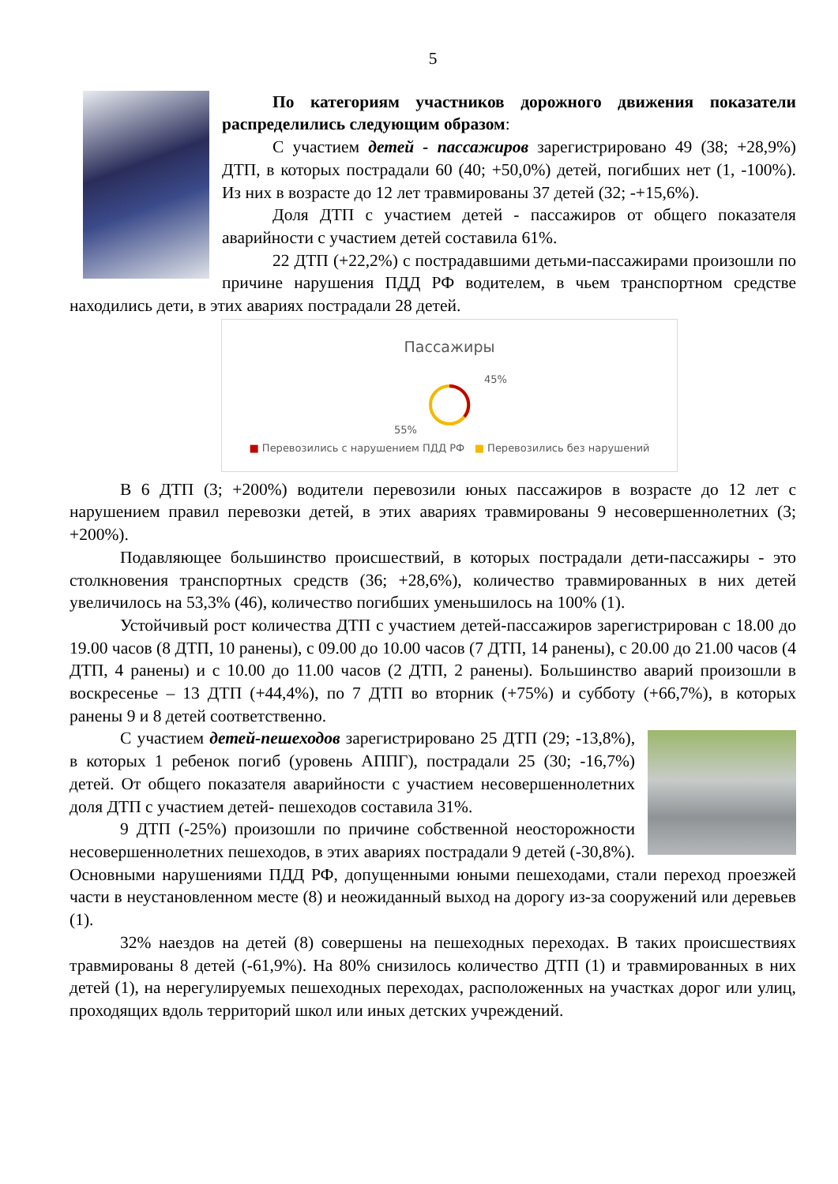5
По категориям участников дорожного движения показатели распределились следующим образом:
С участием детей - пассажиров зарегистрировано 49 (38; +28,9%) ДТП, в которых пострадали 60 (40; +50,0%) детей, погибших нет (1, -100%). Из них в возрасте до 12 лет травмированы 37 детей (32; -+15,6%).
Доля ДТП с участием детей - пассажиров от общего показателя аварийности с участием детей составила 61%.
22 ДТП (+22,2%) с пострадавшими детьми-пассажирами произошли по причине нарушения ПДД РФ водителем, в чьем транспортном средстве находились дети, в этих авариях пострадали 28 детей.
Пассажиры
45%
55%
■ Перевозились с нарушением ПДД РФ ■ Перевозились без нарушений
В 6 ДТП (3; +200%) водители перевозили юных пассажиров в возрасте до 12 лет с нарушением правил перевозки детей, в этих авариях травмированы 9 несовершеннолетних (3; +200%).
Подавляющее большинство происшествий, в которых пострадали дети-пассажиры - это столкновения транспортных средств (36; +28,6%), количество травмированных в них детей увеличилось на 53,3% (46), количество погибших уменьшилось на 100% (1).
Устойчивый рост количества ДТП с участием детей-пассажиров зарегистрирован с 18.00 до 19.00 часов (8 ДТП, 10 ранены), с 09.00 до 10.00 часов (7 ДТП, 14 ранены), с 20.00 до 21.00 часов (4 ДТП, 4 ранены) и с 10.00 до 11.00 часов (2 ДТП, 2 ранены). Большинство аварий произошли в воскресенье – 13 ДТП (+44,4%), по 7 ДТП во вторник (+75%) и субботу (+66,7%), в которых ранены 9 и 8 детей соответственно.
С участием детей-пешеходов зарегистрировано 25 ДТП (29; -13,8%), в которых 1 ребенок погиб (уровень АППГ), пострадали 25 (30; -16,7%) детей. От общего показателя аварийности с участием несовершеннолетних доля ДТП с участием детей- пешеходов составила 31%.
9 ДТП (-25%) произошли по причине собственной неосторожности несовершеннолетних пешеходов, в этих авариях пострадали 9 детей (-30,8%). Основными нарушениями ПДД РФ, допущенными юными пешеходами, стали переход проезжей части в неустановленном месте (8) и неожиданный выход на дорогу из-за сооружений или деревьев (1).
32% наездов на детей (8) совершены на пешеходных переходах. В таких происшествиях травмированы 8 детей (-61,9%). На 80% снизилось количество ДТП (1) и травмированных в них детей (1), на нерегулируемых пешеходных переходах, расположенных на участках дорог или улиц, проходящих вдоль территорий школ или иных детских учреждений.